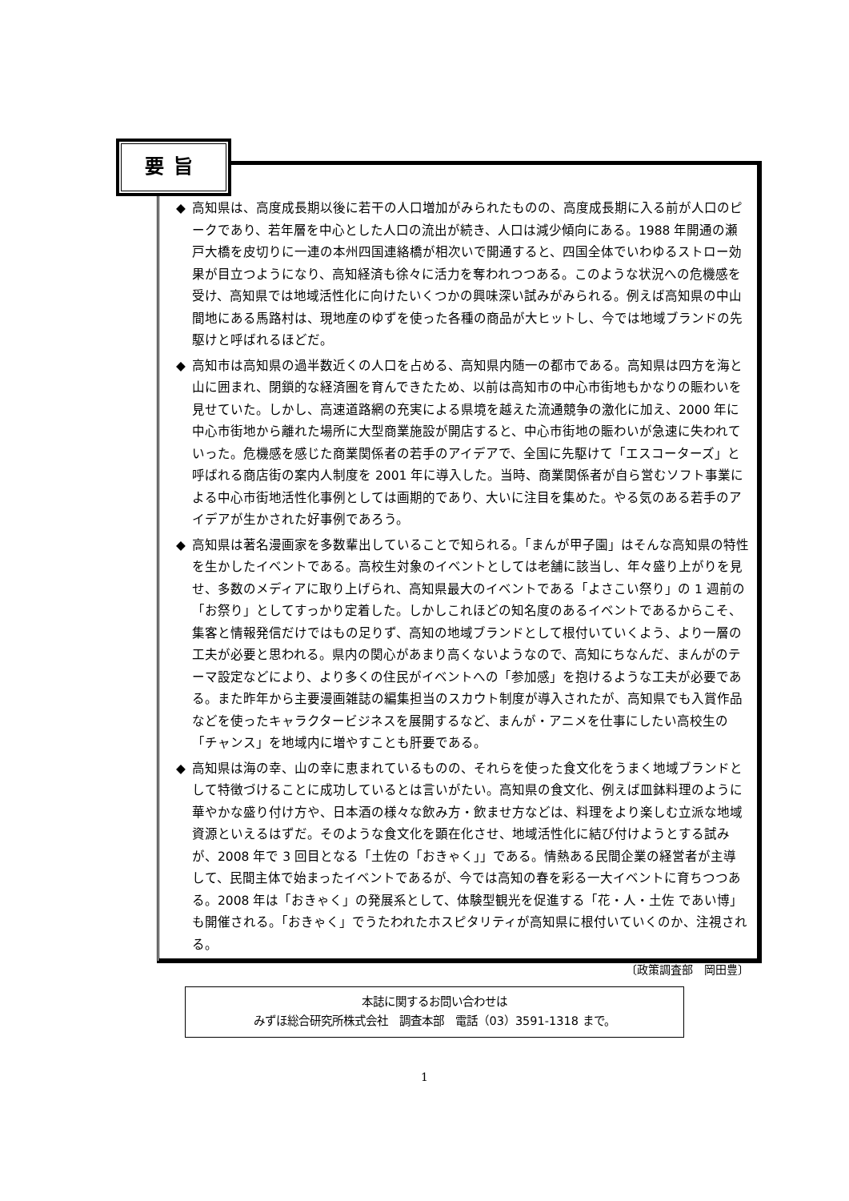要旨
◆ 高知県は、高度成長期以後に若干の人口増加がみられたものの、高度成長期に入る前が人口のピークであり、若年層を中心とした人口の流出が続き、人口は減少傾向にある。1988 年開通の瀬戸大橋を皮切りに一連の本州四国連絡橋が相次いで開通すると、四国全体でいわゆるストロー効果が目立つようになり、高知経済も徐々に活力を奪われつつある。このような状況への危機感を受け、高知県では地域活性化に向けたいくつかの興味深い試みがみられる。例えば高知県の中山間地にある馬路村は、現地産のゆずを使った各種の商品が大ヒットし、今では地域ブランドの先駆けと呼ばれるほどだ。
◆ 高知市は高知県の過半数近くの人口を占める、高知県内随一の都市である。高知県は四方を海と山に囲まれ、閉鎖的な経済圏を育んできたため、以前は高知市の中心市街地もかなりの賑わいを見せていた。しかし、高速道路網の充実による県境を越えた流通競争の激化に加え、2000 年に中心市街地から離れた場所に大型商業施設が開店すると、中心市街地の賑わいが急速に失われていった。危機感を感じた商業関係者の若手のアイデアで、全国に先駆けて「エスコーターズ」と呼ばれる商店街の案内人制度を 2001 年に導入した。当時、商業関係者が自ら営むソフト事業による中心市街地活性化事例としては画期的であり、大いに注目を集めた。やる気のある若手のアイデアが生かされた好事例であろう。
◆ 高知県は著名漫画家を多数輩出していることで知られる。「まんが甲子園」はそんな高知県の特性を生かしたイベントである。高校生対象のイベントとしては老舗に該当し、年々盛り上がりを見せ、多数のメディアに取り上げられ、高知県最大のイベントである「よさこい祭り」の 1 週前の「お祭り」としてすっかり定着した。しかしこれほどの知名度のあるイベントであるからこそ、集客と情報発信だけではもの足りず、高知の地域ブランドとして根付いていくよう、より一層の工夫が必要と思われる。県内の関心があまり高くないようなので、高知にちなんだ、まんがのテーマ設定などにより、より多くの住民がイベントへの「参加感」を抱けるような工夫が必要である。また昨年から主要漫画雑誌の編集担当のスカウト制度が導入されたが、高知県でも入賞作品などを使ったキャラクタービジネスを展開するなど、まんが・アニメを仕事にしたい高校生の「チャンス」を地域内に増やすことも肝要である。
◆ 高知県は海の幸、山の幸に恵まれているものの、それらを使った食文化をうまく地域ブランドとして特徴づけることに成功しているとは言いがたい。高知県の食文化、例えば皿鉢料理のように華やかな盛り付け方や、日本酒の様々な飲み方・飲ませ方などは、料理をより楽しむ立派な地域資源といえるはずだ。そのような食文化を顕在化させ、地域活性化に結び付けようとする試みが、2008 年で 3 回目となる「土佐の「おきゃく」」である。情熱ある民間企業の経営者が主導して、民間主体で始まったイベントであるが、今では高知の春を彩る一大イベントに育ちつつある。2008 年は「おきゃく」の発展系として、体験型観光を促進する「花・人・土佐 であい博」も開催される。「おきゃく」でうたわれたホスピタリティが高知県に根付いていくのか、注視される。
〔政策調査部　岡田豊〕
本誌に関するお問い合わせは
みずほ総合研究所株式会社　調査本部　電話（03）3591-1318 まで。
1